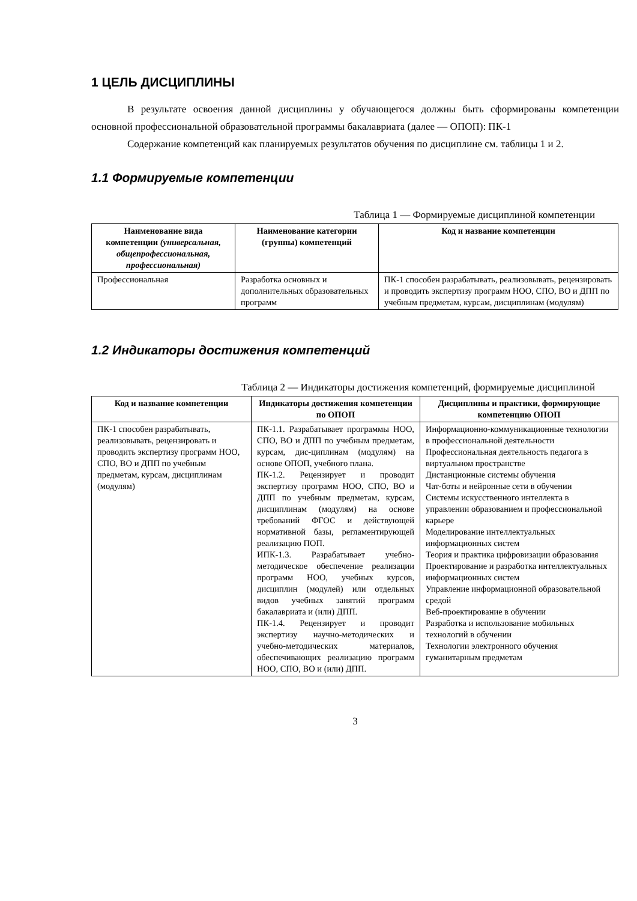1 ЦЕЛЬ ДИСЦИПЛИНЫ
В результате освоения данной дисциплины у обучающегося должны быть сформированы компетенции основной профессиональной образовательной программы бакалавриата (далее — ОПОП): ПК-1
Содержание компетенций как планируемых результатов обучения по дисциплине см. таблицы 1 и 2.
1.1 Формируемые компетенции
Таблица 1 — Формируемые дисциплиной компетенции
| Наименование вида компетенции (универсальная, общепрофессиональная, профессиональная) | Наименование категории (группы) компетенций | Код и название компетенции |
| --- | --- | --- |
| Профессиональная | Разработка основных и дополнительных образовательных программ | ПК-1 способен разрабатывать, реализовывать, рецензировать и проводить экспертизу программ НОО, СПО, ВО и ДПП по учебным предметам, курсам, дисциплинам (модулям) |
1.2 Индикаторы достижения компетенций
Таблица 2 — Индикаторы достижения компетенций, формируемые дисциплиной
| Код и название компетенции | Индикаторы достижения компетенции по ОПОП | Дисциплины и практики, формирующие компетенцию ОПОП |
| --- | --- | --- |
| ПК-1 способен разрабатывать, реализовывать, рецензировать и проводить экспертизу программ НОО, СПО, ВО и ДПП по учебным предметам, курсам, дисциплинам (модулям) | ПК-1.1. Разрабатывает программы НОО, СПО, ВО и ДПП по учебным предметам, курсам, дис-циплинам (модулям) на основе ОПОП, учебного плана. ПК-1.2. Рецензирует и проводит экспертизу программ НОО, СПО, ВО и ДПП по учебным предметам, курсам, дисциплинам (модулям) на основе требований ФГОС и действующей нормативной базы, регламентирующей реализацию ПОП. ИПК-1.3. Разрабатывает учебно-методическое обеспечение реализации программ НОО, учебных курсов, дисциплин (модулей) или отдельных видов учебных занятий программ бакалавриата и (или) ДПП. ПК-1.4. Рецензирует и проводит экспертизу научно-методических и учебно-методических материалов, обеспечивающих реализацию программ НОО, СПО, ВО и (или) ДПП. | Информационно-коммуникационные технологии в профессиональной деятельности Профессиональная деятельность педагога в виртуальном пространстве Дистанционные системы обучения Чат-боты и нейронные сети в обучении Системы искусственного интеллекта в управлении образованием и профессиональной карьере Моделирование интеллектуальных информационных систем Теория и практика цифровизации образования Проектирование и разработка интеллектуальных информационных систем Управление информационной образовательной средой Веб-проектирование в обучении Разработка и использование мобильных технологий в обучении Технологии электронного обучения гуманитарным предметам |
3